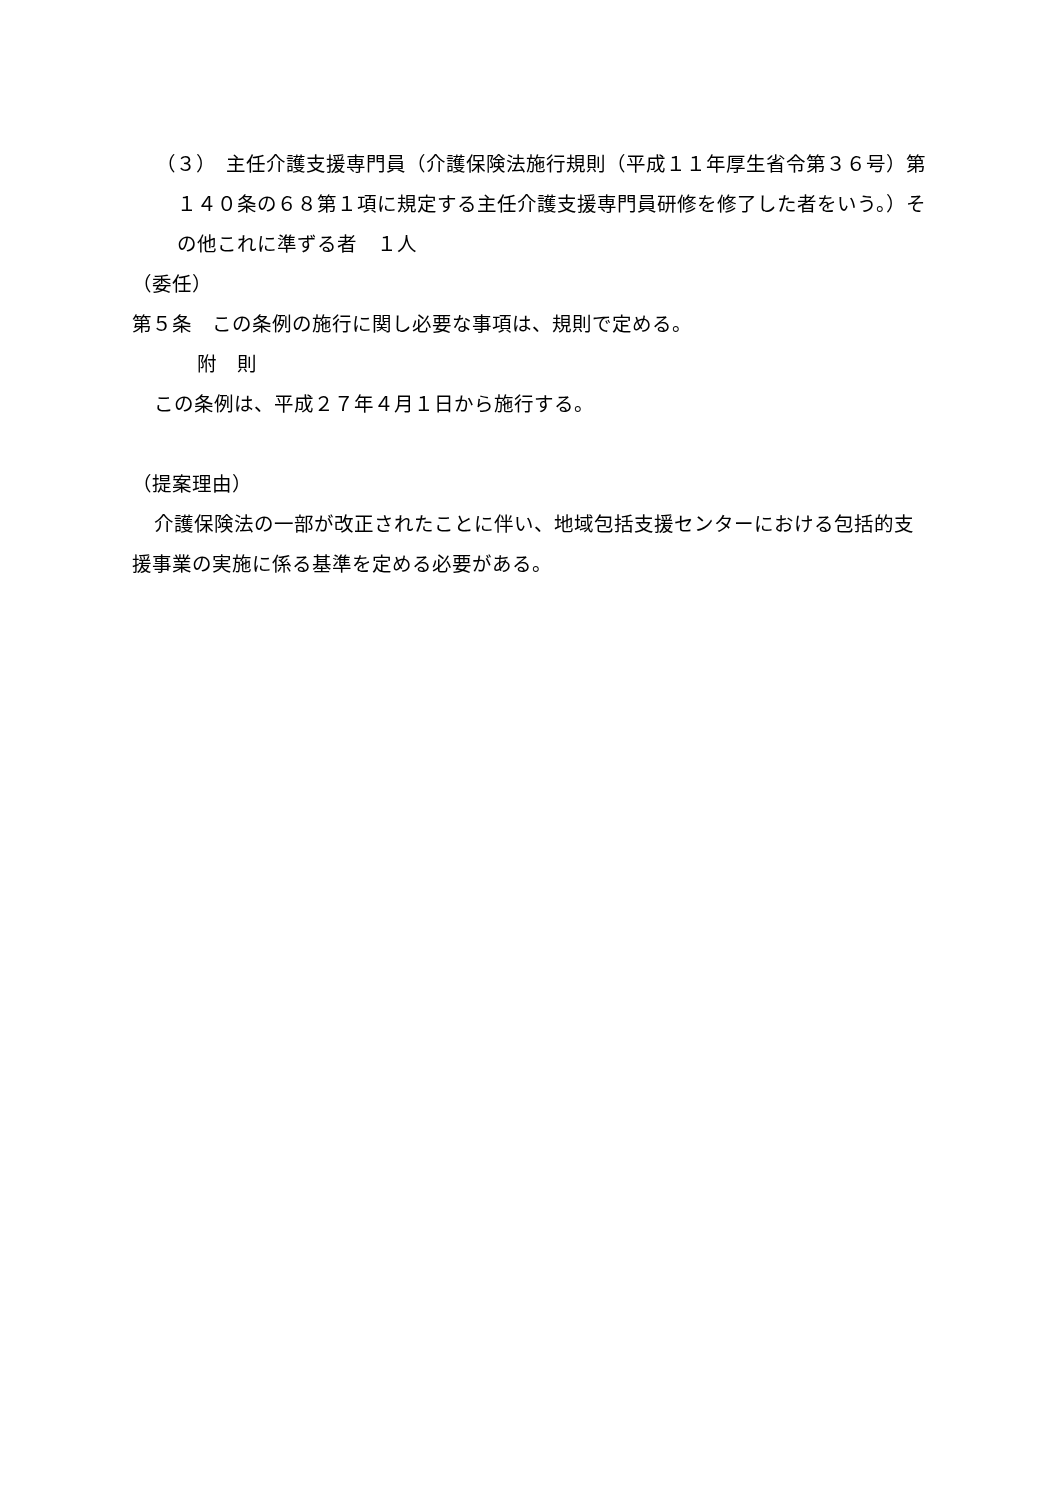（３）　主任介護支援専門員（介護保険法施行規則（平成１１年厚生省令第３６号）第１４０条の６８第１項に規定する主任介護支援専門員研修を修了した者をいう。）その他これに準ずる者　１人
（委任）
第５条　この条例の施行に関し必要な事項は、規則で定める。
附　則
この条例は、平成２７年４月１日から施行する。
（提案理由）
介護保険法の一部が改正されたことに伴い、地域包括支援センターにおける包括的支援事業の実施に係る基準を定める必要がある。